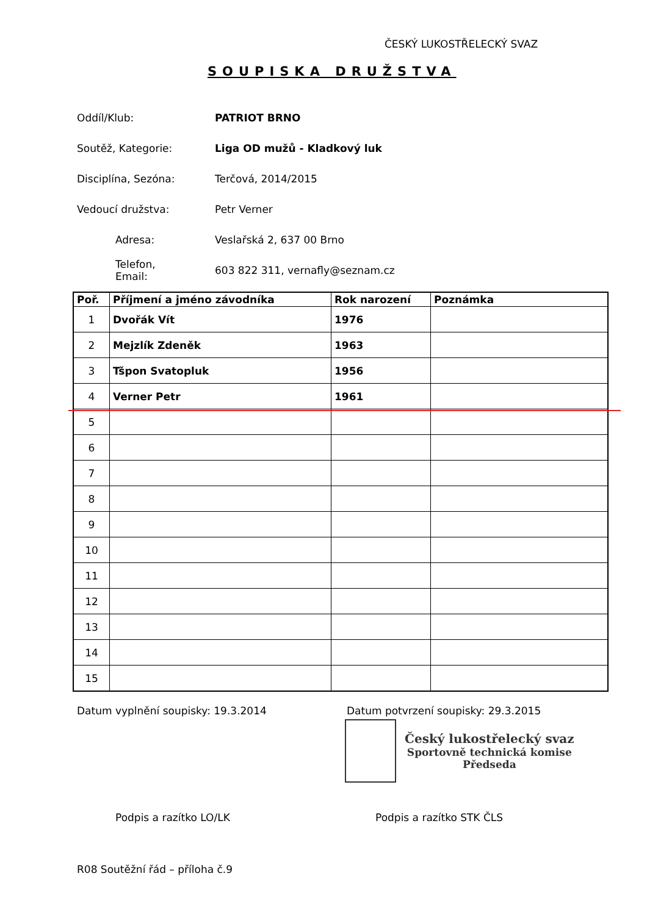ČESKÝ LUKOSTŘELECKÝ SVAZ
SOUPISKA DRUŽSTVA
Oddíl/Klub: PATRIOT BRNO
Soutěž, Kategorie: Liga OD mužů - Kladkový luk
Disciplína, Sezóna:
Terčová, 2014/2015
Vedoucí družstva:
Petr Verner
Adresa:
Veslařská 2, 637 00 Brno
Telefon,
Email:
603 822 311, vernafly@seznam.cz
| Poř. | Příjmení a jméno závodníka | Rok narození | Poznámka |
| --- | --- | --- | --- |
| 1 | Dvořák Vít | 1976 | |
| 2 | Mejzlík Zdeněk | 1963 | |
| 3 | Tšpon Svatopluk | 1956 | |
| 4 | Verner Petr | 1961 | |
| 5 | | | |
| 6 | | | |
| 7 | | | |
| 8 | | | |
| 9 | | | |
| 10 | | | |
| 11 | | | |
| 12 | | | |
| 13 | | | |
| 14 | | | |
| 15 | | | |
Datum vyplnění soupisky: 19.3.2014
Datum potvrzení soupisky: 29.3.2015
Český lukostřelecký svaz
Sportovně technická komise
Předseda
Podpis a razítko LO/LK Podpis a razítko STK ČLS
R08 Soutěžní řád – příloha č.9